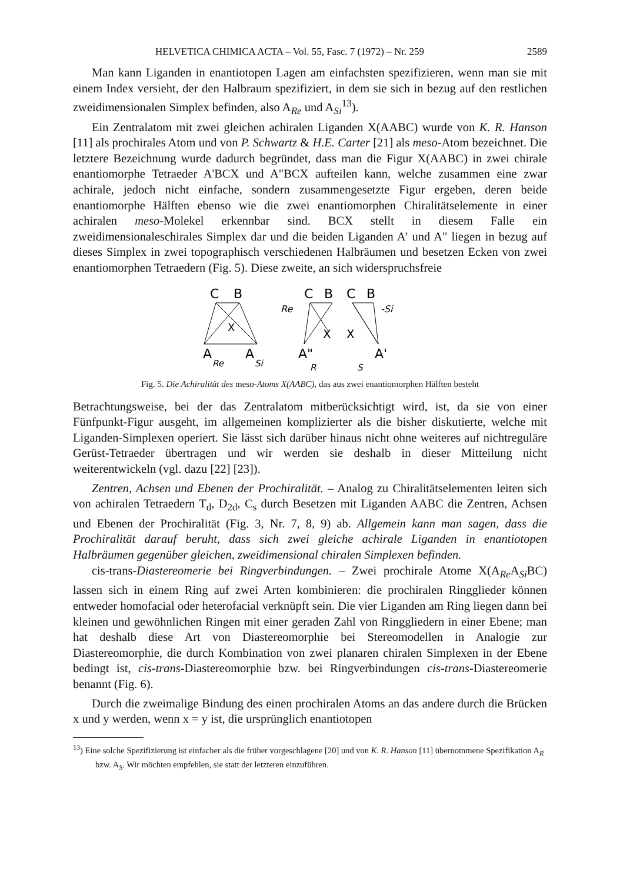HELVETICA CHIMICA ACTA – Vol. 55, Fasc. 7 (1972) – Nr. 259 2589
Man kann Liganden in enantiotopen Lagen am einfachsten spezifizieren, wenn man sie mit einem Index versieht, der den Halbraum spezifiziert, in dem sie sich in bezug auf den restlichen zweidimensionalen Simplex befinden, also A<sub>Re</sub> und A<sub>Si</sub><sup>13</sup>).
Ein Zentralatom mit zwei gleichen achiralen Liganden X(AABC) wurde von K. R. Hanson [11] als prochirales Atom und von P. Schwartz & H.E. Carter [21] als meso-Atom bezeichnet. Die letztere Bezeichnung wurde dadurch begründet, dass man die Figur X(AABC) in zwei chirale enantiomorphe Tetraeder A'BCX und A"BCX aufteilen kann, welche zusammen eine zwar achirale, jedoch nicht einfache, sondern zusammengesetzte Figur ergeben, deren beide enantiomorphe Hälften ebenso wie die zwei enantiomorphen Chiralitätselemente in einer achiralen meso-Molekel erkennbar sind. BCX stellt in diesem Falle ein zweidimensionaleschirales Simplex dar und die beiden Liganden A' und A" liegen in bezug auf dieses Simplex in zwei topographisch verschiedenen Halbräumen und besetzen Ecken von zwei enantiomorphen Tetraedern (Fig. 5). Diese zweite, an sich widerspruchsfreie
C
B
X
A
Re
A
Si
C
B
C
B
Re
X
X
-Si
A"
A'
R
S
Fig. 5. Die Achiralität des meso-Atoms X(AABC), das aus zwei enantiomorphen Hälften besteht
Betrachtungsweise, bei der das Zentralatom mitberücksichtigt wird, ist, da sie von einer Fünfpunkt-Figur ausgeht, im allgemeinen komplizierter als die bisher diskutierte, welche mit Liganden-Simplexen operiert. Sie lässt sich darüber hinaus nicht ohne weiteres auf nichtreguläre Gerüst-Tetraeder übertragen und wir werden sie deshalb in dieser Mitteilung nicht weiterentwickeln (vgl. dazu [22] [23]).
Zentren, Achsen und Ebenen der Prochiralität. – Analog zu Chiralitätselementen leiten sich von achiralen Tetraedern T<sub>d</sub>, D<sub>2d</sub>, C<sub>s</sub> durch Besetzen mit Liganden AABC die Zentren, Achsen und Ebenen der Prochiralität (Fig. 3, Nr. 7, 8, 9) ab. Allgemein kann man sagen, dass die Prochiralität darauf beruht, dass sich zwei gleiche achirale Liganden in enantiotopen Halbräumen gegenüber gleichen, zweidimensional chiralen Simplexen befinden.
cis-trans-Diastereomerie bei Ringverbindungen. – Zwei prochirale Atome X(A<sub>Re</sub>A<sub>Si</sub>BC) lassen sich in einem Ring auf zwei Arten kombinieren: die prochiralen Ringglieder können entweder homofacial oder heterofacial verknüpft sein. Die vier Liganden am Ring liegen dann bei kleinen und gewöhnlichen Ringen mit einer geraden Zahl von Ringgliedern in einer Ebene; man hat deshalb diese Art von Diastereomorphie bei Stereomodellen in Analogie zur Diastereomorphie, die durch Kombination von zwei planaren chiralen Simplexen in der Ebene bedingt ist, cis-trans-Diastereomorphie bzw. bei Ringverbindungen cis-trans-Diastereomerie benannt (Fig. 6).
Durch die zweimalige Bindung des einen prochiralen Atoms an das andere durch die Brücken x und y werden, wenn x = y ist, die ursprünglich enantiotopen
<sup>13</sup>) Eine solche Spezifizierung ist einfacher als die früher vorgeschlagene [20] und von K. R. Hanson [11] übernommene Spezifikation A<sub>R</sub> bzw. A<sub>S</sub>. Wir möchten empfehlen, sie statt der letzteren einzuführen.